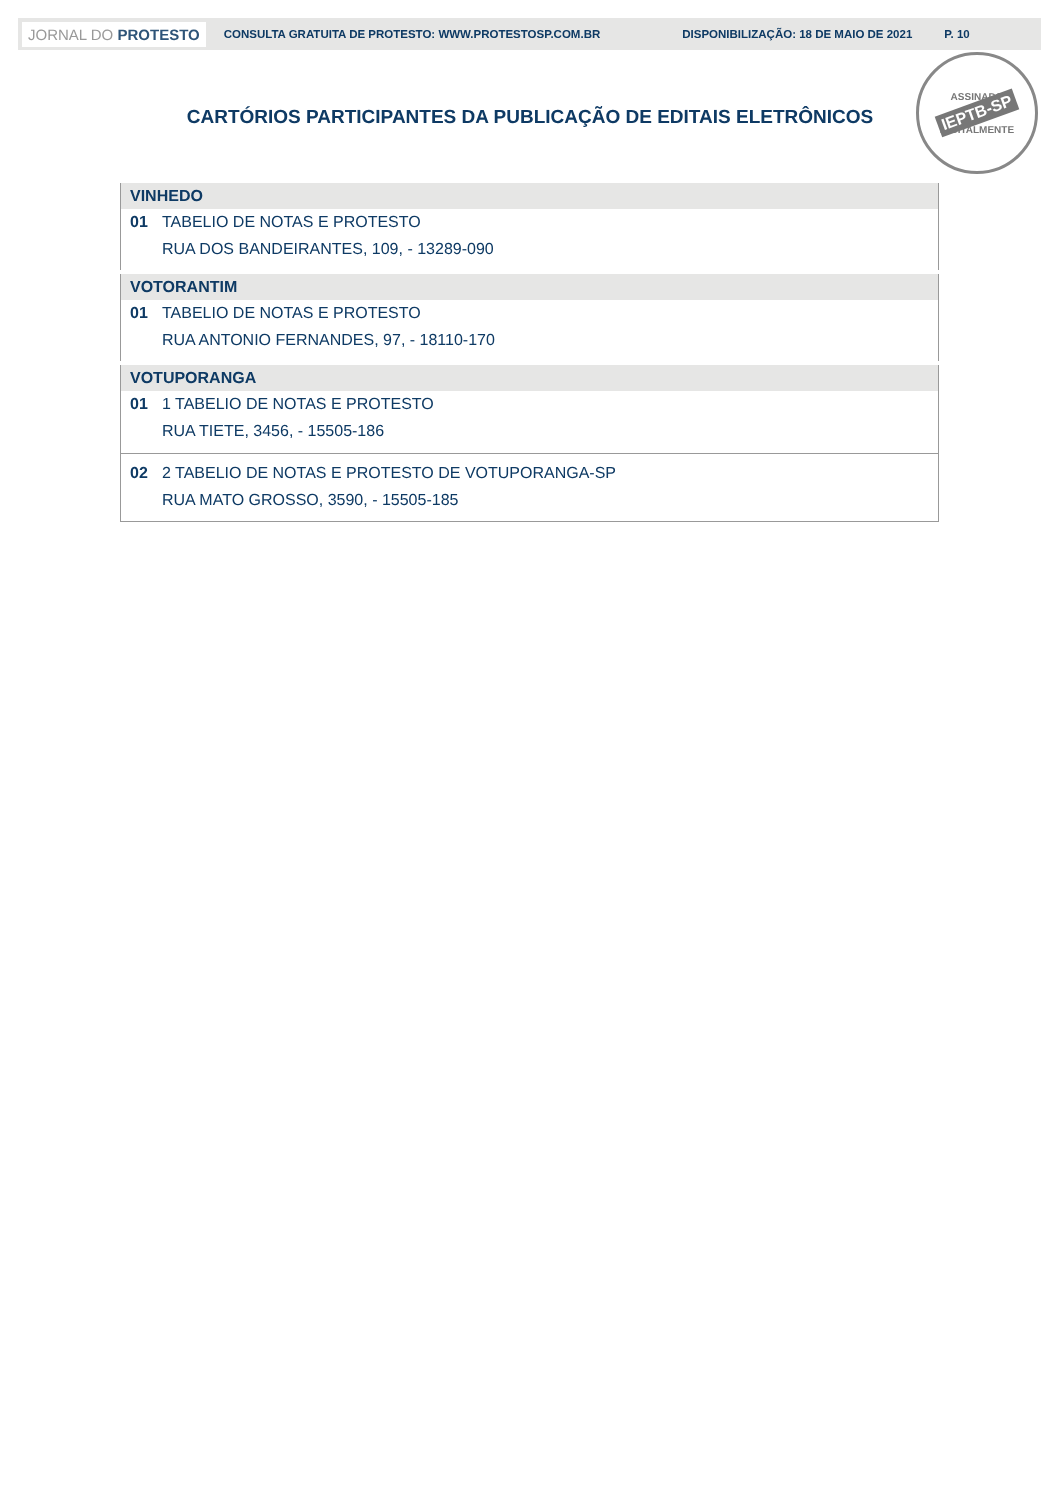JORNAL DO PROTESTO CONSULTA GRATUITA DE PROTESTO: WWW.PROTESTOSP.COM.BR DISPONIBILIZAÇÃO: 18 DE MAIO DE 2021 P. 10
ASSINADO
IEPTB-SP
DIGITALMENTE
CARTÓRIOS PARTICIPANTES DA PUBLICAÇÃO DE EDITAIS ELETRÔNICOS
| VINHEDO | |
| --- | --- |
| 01 | TABELIO DE NOTAS E PROTESTO RUA DOS BANDEIRANTES, 109, - 13289-090 |
| VOTORANTIM | |
| 01 | TABELIO DE NOTAS E PROTESTO RUA ANTONIO FERNANDES, 97, - 18110-170 |
| VOTUPORANGA | |
| 01 | 1 TABELIO DE NOTAS E PROTESTO RUA TIETE, 3456, - 15505-186 |
| 02 | 2 TABELIO DE NOTAS E PROTESTO DE VOTUPORANGA-SP RUA MATO GROSSO, 3590, - 15505-185 |